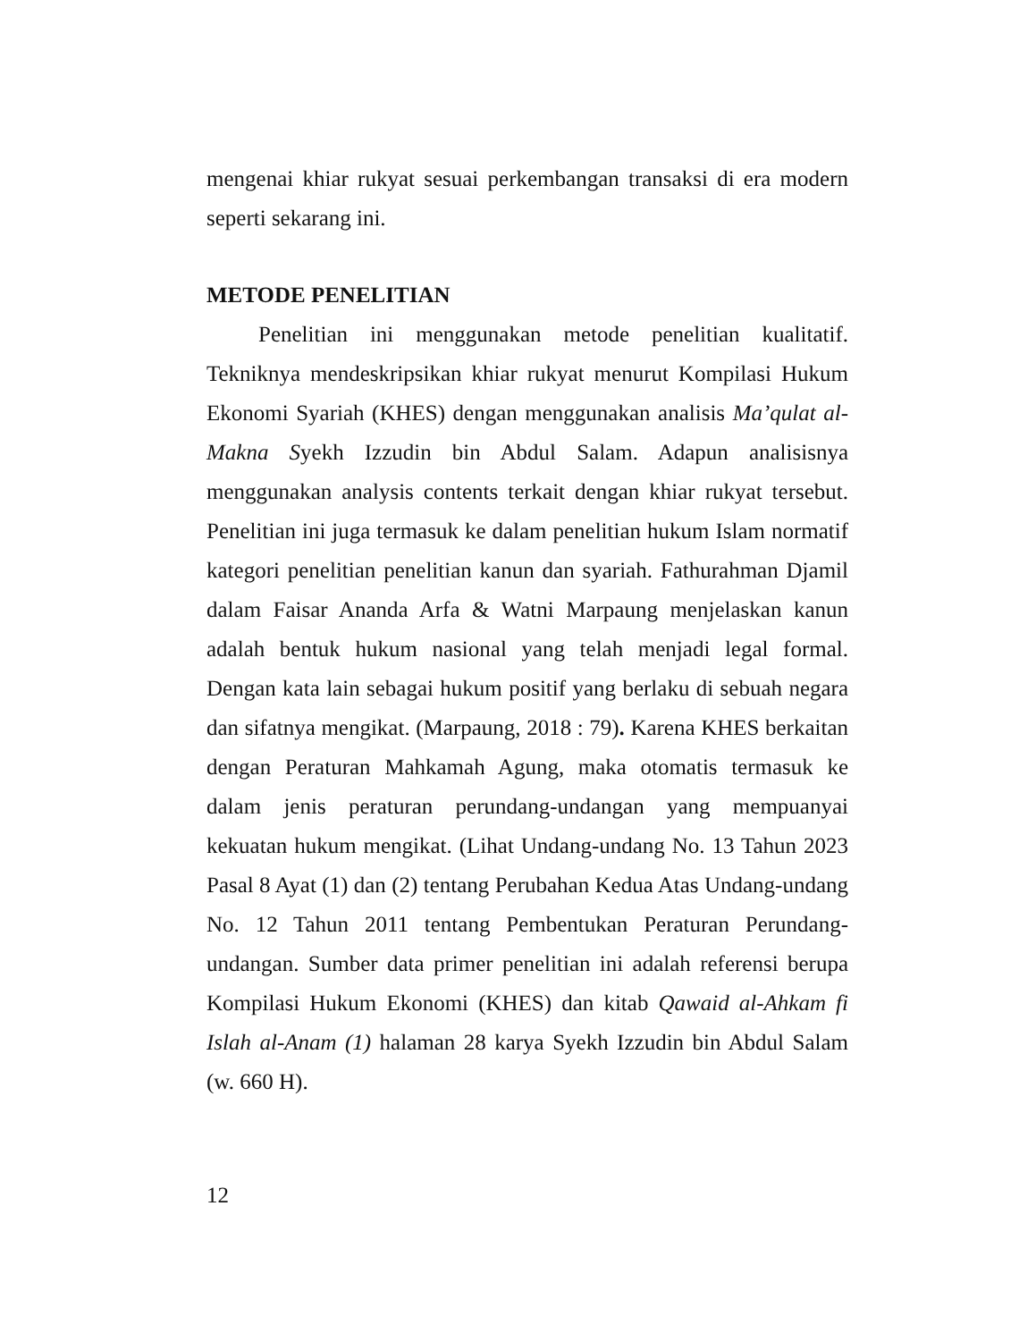mengenai khiar rukyat sesuai perkembangan transaksi di era modern seperti sekarang ini.
METODE PENELITIAN
Penelitian ini menggunakan metode penelitian kualitatif. Tekniknya mendeskripsikan khiar rukyat menurut Kompilasi Hukum Ekonomi Syariah (KHES) dengan menggunakan analisis Ma’qulat al-Makna Syekh Izzudin bin Abdul Salam. Adapun analisisnya menggunakan analysis contents terkait dengan khiar rukyat tersebut. Penelitian ini juga termasuk ke dalam penelitian hukum Islam normatif kategori penelitian penelitian kanun dan syariah. Fathurahman Djamil dalam Faisar Ananda Arfa & Watni Marpaung menjelaskan kanun adalah bentuk hukum nasional yang telah menjadi legal formal. Dengan kata lain sebagai hukum positif yang berlaku di sebuah negara dan sifatnya mengikat. (Marpaung, 2018 : 79). Karena KHES berkaitan dengan Peraturan Mahkamah Agung, maka otomatis termasuk ke dalam jenis peraturan perundang-undangan yang mempuanyai kekuatan hukum mengikat. (Lihat Undang-undang No. 13 Tahun 2023 Pasal 8 Ayat (1) dan (2) tentang Perubahan Kedua Atas Undang-undang No. 12 Tahun 2011 tentang Pembentukan Peraturan Perundang-undangan. Sumber data primer penelitian ini adalah referensi berupa Kompilasi Hukum Ekonomi (KHES) dan kitab Qawaid al-Ahkam fi Islah al-Anam (1) halaman 28 karya Syekh Izzudin bin Abdul Salam (w. 660 H).
12